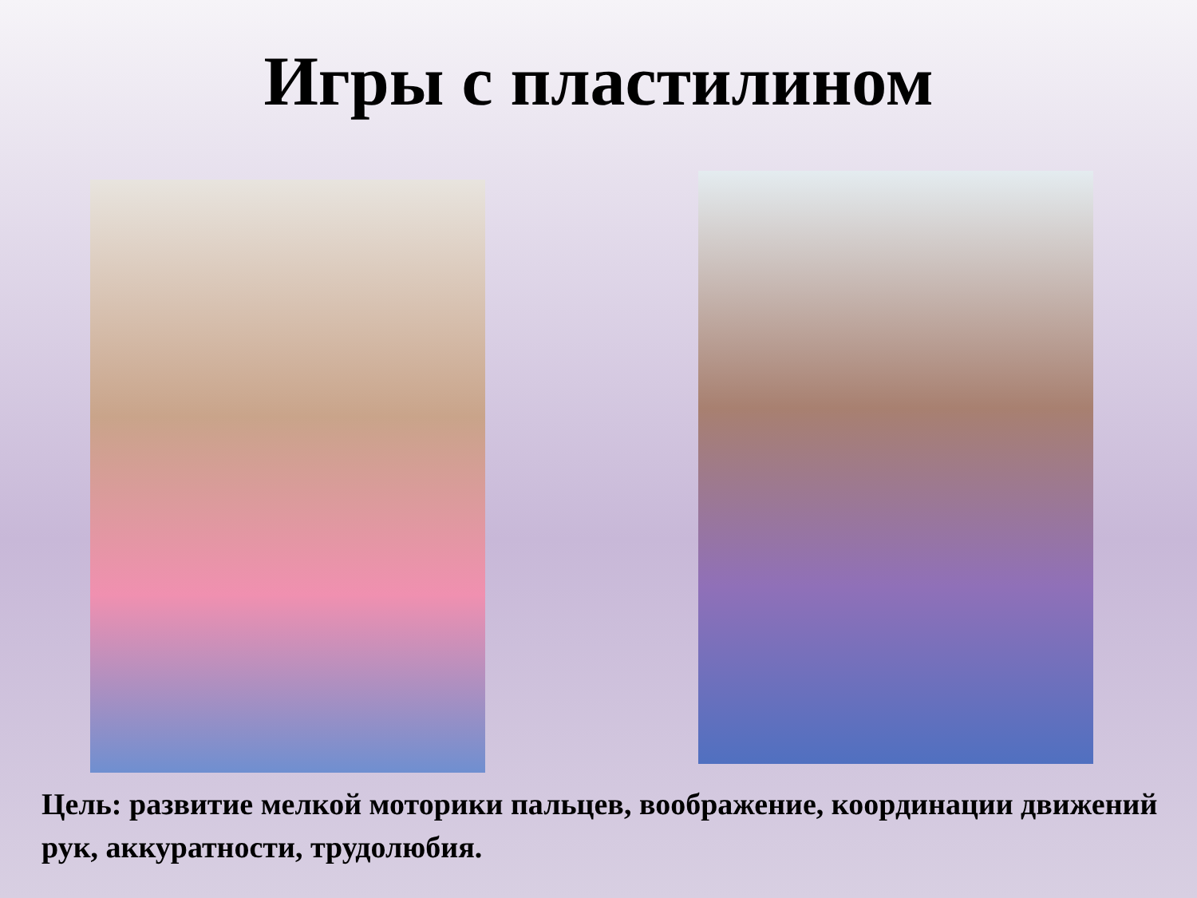Игры с пластилином
Цель: развитие мелкой моторики пальцев, воображение, координации движений рук, аккуратности, трудолюбия.